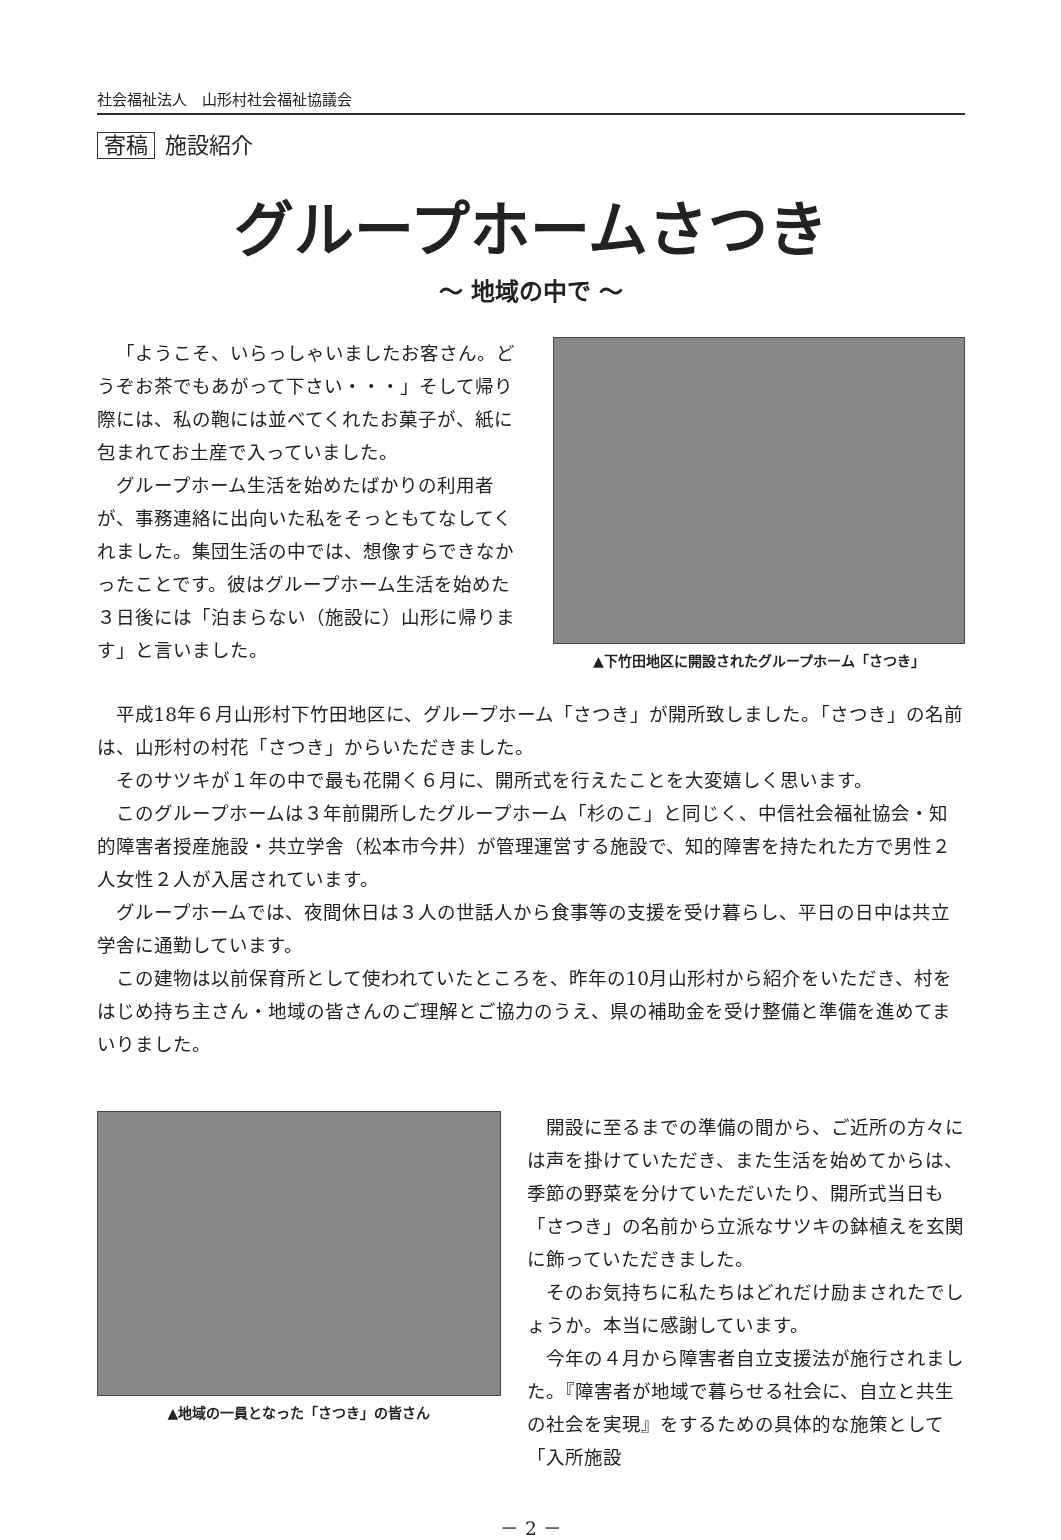社会福祉法人　山形村社会福祉協議会
寄稿 施設紹介
グループホームさつき
～ 地域の中で ～
「ようこそ、いらっしゃいましたお客さん。どうぞお茶でもあがって下さい・・・」そして帰り際には、私の鞄には並べてくれたお菓子が、紙に包まれてお土産で入っていました。
グループホーム生活を始めたばかりの利用者が、事務連絡に出向いた私をそっともてなしてくれました。集団生活の中では、想像すらできなかったことです。彼はグループホーム生活を始めた　３日後には「泊まらない（施設に）山形に帰ります」と言いました。
▲下竹田地区に開設されたグループホーム「さつき」
平成18年６月山形村下竹田地区に、グループホーム「さつき」が開所致しました。「さつき」の名前は、山形村の村花「さつき」からいただきました。
そのサツキが１年の中で最も花開く６月に、開所式を行えたことを大変嬉しく思います。
このグループホームは３年前開所したグループホーム「杉のこ」と同じく、中信社会福祉協会・知的障害者授産施設・共立学舎（松本市今井）が管理運営する施設で、知的障害を持たれた方で男性２人女性２人が入居されています。
グループホームでは、夜間休日は３人の世話人から食事等の支援を受け暮らし、平日の日中は共立学舎に通勤しています。
この建物は以前保育所として使われていたところを、昨年の10月山形村から紹介をいただき、村をはじめ持ち主さん・地域の皆さんのご理解とご協力のうえ、県の補助金を受け整備と準備を進めてまいりました。
▲地域の一員となった「さつき」の皆さん
開設に至るまでの準備の間から、ご近所の方々には声を掛けていただき、また生活を始めてからは、季節の野菜を分けていただいたり、開所式当日も「さつき」の名前から立派なサツキの鉢植えを玄関に飾っていただきました。
そのお気持ちに私たちはどれだけ励まされたでしょうか。本当に感謝しています。
今年の４月から障害者自立支援法が施行されました。『障害者が地域で暮らせる社会に、自立と共生の社会を実現』をするための具体的な施策として「入所施設
－ 2 －